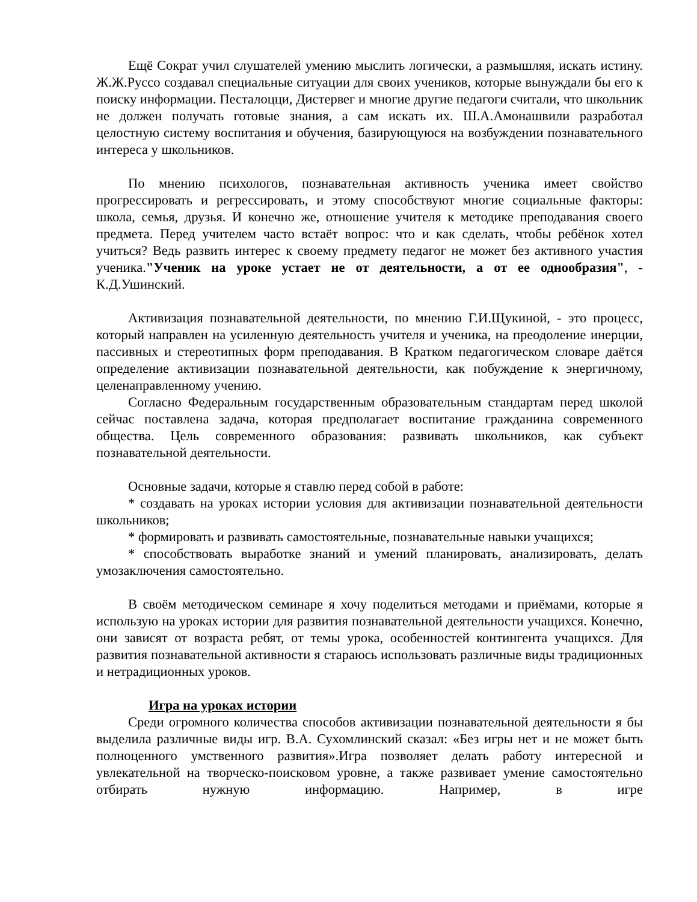Ещё Сократ учил слушателей умению мыслить логически, а размышляя, искать истину. Ж.Ж.Руссо создавал специальные ситуации для своих учеников, которые вынуждали бы его к поиску информации. Песталоцци, Дистервег и многие другие педагоги считали, что школьник не должен получать готовые знания, а сам искать их. Ш.А.Амонашвили разработал целостную систему воспитания и обучения, базирующуюся на возбуждении познавательного интереса у школьников.
По мнению психологов, познавательная активность ученика имеет свойство прогрессировать и регрессировать, и этому способствуют многие социальные факторы: школа, семья, друзья. И конечно же, отношение учителя к методике преподавания своего предмета. Перед учителем часто встаёт вопрос: что и как сделать, чтобы ребёнок хотел учиться? Ведь развить интерес к своему предмету педагог не может без активного участия ученика."Ученик на уроке устает не от деятельности, а от ее однообразия", - К.Д.Ушинский.
Активизация познавательной деятельности, по мнению Г.И.Щукиной, - это процесс, который направлен на усиленную деятельность учителя и ученика, на преодоление инерции, пассивных и стереотипных форм преподавания. В Кратком педагогическом словаре даётся определение активизации познавательной деятельности, как побуждение к энергичному, целенаправленному учению.
Согласно Федеральным государственным образовательным стандартам перед школой сейчас поставлена задача, которая предполагает воспитание гражданина современного общества. Цель современного образования: развивать школьников, как субъект познавательной деятельности.
Основные задачи, которые я ставлю перед собой в работе:
* создавать на уроках истории условия для активизации познавательной деятельности школьников;
* формировать и развивать самостоятельные, познавательные навыки учащихся;
* способствовать выработке знаний и умений планировать, анализировать, делать умозаключения самостоятельно.
В своём методическом семинаре я хочу поделиться методами и приёмами, которые я использую на уроках истории для развития познавательной деятельности учащихся. Конечно, они зависят от возраста ребят, от темы урока, особенностей контингента учащихся. Для развития познавательной активности я стараюсь использовать различные виды традиционных и нетрадиционных уроков.
Игра на уроках истории
Среди огромного количества способов активизации познавательной деятельности я бы выделила различные виды игр. В.А. Сухомлинский сказал: «Без игры нет и не может быть полноценного умственного развития».Игра позволяет делать работу интересной и увлекательной на творческо-поисковом уровне, а также развивает умение самостоятельно отбирать нужную информацию. Например, в игре